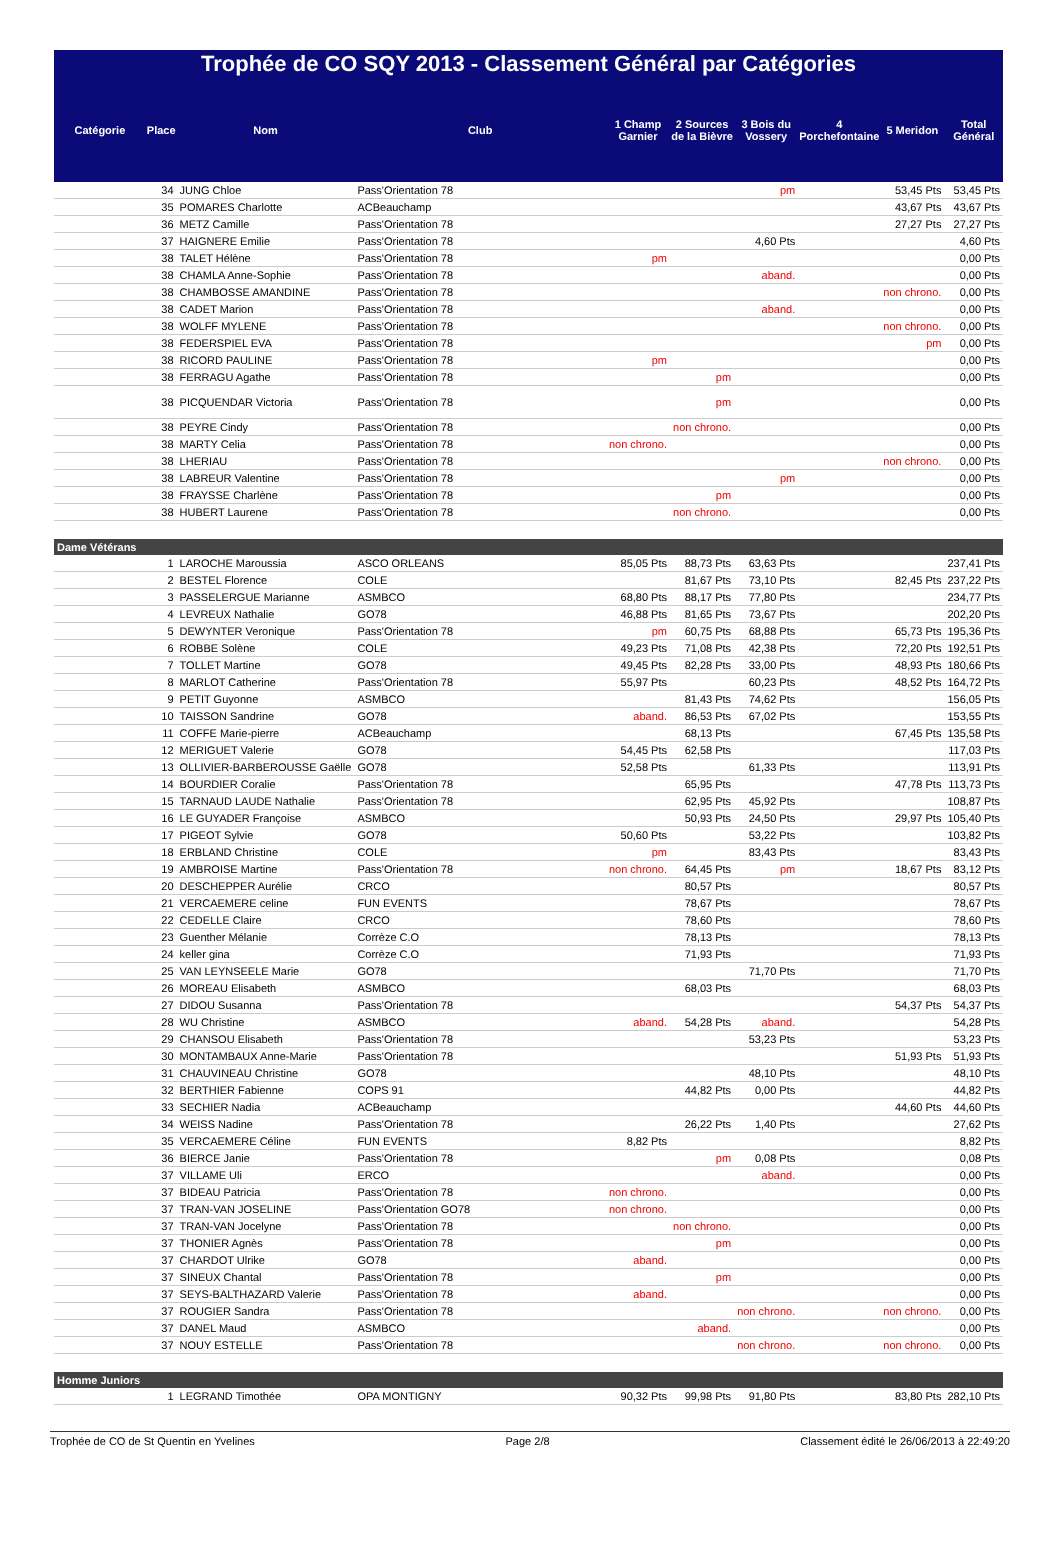Trophée de CO SQY 2013 - Classement Général par Catégories
| Catégorie | Place | Nom | Club | 1 Champ Garnier | 2 Sources de la Bièvre | 3 Bois du Vossery | 4 Porchefontaine | 5 Meridon | Total Général |
| --- | --- | --- | --- | --- | --- | --- | --- | --- | --- |
| | 34 | JUNG Chloe | Pass'Orientation 78 | | | pm | | 53,45 Pts | 53,45 Pts |
| | 35 | POMARES Charlotte | ACBeauchamp | | | | | 43,67 Pts | 43,67 Pts |
| | 36 | METZ Camille | Pass'Orientation 78 | | | | | 27,27 Pts | 27,27 Pts |
| | 37 | HAIGNERE Emilie | Pass'Orientation 78 | | | 4,60 Pts | | | 4,60 Pts |
| | 38 | TALET Hélène | Pass'Orientation 78 | pm | | | | | 0,00 Pts |
| | 38 | CHAMLA Anne-Sophie | Pass'Orientation 78 | | | aband. | | | 0,00 Pts |
| | 38 | CHAMBOSSE AMANDINE | Pass'Orientation 78 | | | | | non chrono. | 0,00 Pts |
| | 38 | CADET Marion | Pass'Orientation 78 | | | aband. | | | 0,00 Pts |
| | 38 | WOLFF MYLENE | Pass'Orientation 78 | | | | | non chrono. | 0,00 Pts |
| | 38 | FEDERSPIEL EVA | Pass'Orientation 78 | | | | | pm | 0,00 Pts |
| | 38 | RICORD PAULINE | Pass'Orientation 78 | pm | | | | | 0,00 Pts |
| | 38 | FERRAGU Agathe | Pass'Orientation 78 | | pm | | | | 0,00 Pts |
| | 38 | PICQUENDAR Victoria | Pass'Orientation 78 | | pm | | | | 0,00 Pts |
| | 38 | PEYRE Cindy | Pass'Orientation 78 | | non chrono. | | | | 0,00 Pts |
| | 38 | MARTY Celia | Pass'Orientation 78 | non chrono. | | | | | 0,00 Pts |
| | 38 | LHERIAU | Pass'Orientation 78 | | | | | non chrono. | 0,00 Pts |
| | 38 | LABREUR Valentine | Pass'Orientation 78 | | | pm | | | 0,00 Pts |
| | 38 | FRAYSSE Charlène | Pass'Orientation 78 | | pm | | | | 0,00 Pts |
| | 38 | HUBERT Laurene | Pass'Orientation 78 | | non chrono. | | | | 0,00 Pts |
| Dame Vétérans | | | | | | | | | |
| | 1 | LAROCHE Maroussia | ASCO ORLEANS | 85,05 Pts | 88,73 Pts | 63,63 Pts | | | 237,41 Pts |
| | 2 | BESTEL Florence | COLE | | 81,67 Pts | 73,10 Pts | | 82,45 Pts | 237,22 Pts |
| | 3 | PASSELERGUE Marianne | ASMBCO | 68,80 Pts | 88,17 Pts | 77,80 Pts | | | 234,77 Pts |
| | 4 | LEVREUX Nathalie | GO78 | 46,88 Pts | 81,65 Pts | 73,67 Pts | | | 202,20 Pts |
| | 5 | DEWYNTER Veronique | Pass'Orientation 78 | pm | 60,75 Pts | 68,88 Pts | | 65,73 Pts | 195,36 Pts |
| | 6 | ROBBE Solène | COLE | 49,23 Pts | 71,08 Pts | 42,38 Pts | | 72,20 Pts | 192,51 Pts |
| | 7 | TOLLET Martine | GO78 | 49,45 Pts | 82,28 Pts | 33,00 Pts | | 48,93 Pts | 180,66 Pts |
| | 8 | MARLOT Catherine | Pass'Orientation 78 | 55,97 Pts | | 60,23 Pts | | 48,52 Pts | 164,72 Pts |
| | 9 | PETIT Guyonne | ASMBCO | | 81,43 Pts | 74,62 Pts | | | 156,05 Pts |
| | 10 | TAISSON Sandrine | GO78 | aband. | 86,53 Pts | 67,02 Pts | | | 153,55 Pts |
| | 11 | COFFE Marie-pierre | ACBeauchamp | | 68,13 Pts | | | 67,45 Pts | 135,58 Pts |
| | 12 | MERIGUET Valerie | GO78 | 54,45 Pts | 62,58 Pts | | | | 117,03 Pts |
| | 13 | OLLIVIER-BARBEROUSSE Gaëlle | GO78 | 52,58 Pts | | 61,33 Pts | | | 113,91 Pts |
| | 14 | BOURDIER Coralie | Pass'Orientation 78 | | 65,95 Pts | | | 47,78 Pts | 113,73 Pts |
| | 15 | TARNAUD LAUDE Nathalie | Pass'Orientation 78 | | 62,95 Pts | 45,92 Pts | | | 108,87 Pts |
| | 16 | LE GUYADER Françoise | ASMBCO | | 50,93 Pts | 24,50 Pts | | 29,97 Pts | 105,40 Pts |
| | 17 | PIGEOT Sylvie | GO78 | 50,60 Pts | | 53,22 Pts | | | 103,82 Pts |
| | 18 | ERBLAND Christine | COLE | pm | | 83,43 Pts | | | 83,43 Pts |
| | 19 | AMBROISE Martine | Pass'Orientation 78 | non chrono. | 64,45 Pts | pm | | 18,67 Pts | 83,12 Pts |
| | 20 | DESCHEPPER Aurélie | CRCO | | 80,57 Pts | | | | 80,57 Pts |
| | 21 | VERCAEMERE celine | FUN EVENTS | | 78,67 Pts | | | | 78,67 Pts |
| | 22 | CEDELLE Claire | CRCO | | 78,60 Pts | | | | 78,60 Pts |
| | 23 | Guenther Mélanie | Corrèze C.O | | 78,13 Pts | | | | 78,13 Pts |
| | 24 | keller gina | Corrèze C.O | | 71,93 Pts | | | | 71,93 Pts |
| | 25 | VAN LEYNSEELE Marie | GO78 | | | 71,70 Pts | | | 71,70 Pts |
| | 26 | MOREAU Elisabeth | ASMBCO | | 68,03 Pts | | | | 68,03 Pts |
| | 27 | DIDOU Susanna | Pass'Orientation 78 | | | | | 54,37 Pts | 54,37 Pts |
| | 28 | WU Christine | ASMBCO | aband. | 54,28 Pts | aband. | | | 54,28 Pts |
| | 29 | CHANSOU Elisabeth | Pass'Orientation 78 | | | 53,23 Pts | | | 53,23 Pts |
| | 30 | MONTAMBAUX Anne-Marie | Pass'Orientation 78 | | | | | 51,93 Pts | 51,93 Pts |
| | 31 | CHAUVINEAU Christine | GO78 | | | 48,10 Pts | | | 48,10 Pts |
| | 32 | BERTHIER Fabienne | COPS 91 | | 44,82 Pts | 0,00 Pts | | | 44,82 Pts |
| | 33 | SECHIER Nadia | ACBeauchamp | | | | | 44,60 Pts | 44,60 Pts |
| | 34 | WEISS Nadine | Pass'Orientation 78 | | 26,22 Pts | 1,40 Pts | | | 27,62 Pts |
| | 35 | VERCAEMERE Céline | FUN EVENTS | 8,82 Pts | | | | | 8,82 Pts |
| | 36 | BIERCE Janie | Pass'Orientation 78 | | pm | 0,08 Pts | | | 0,08 Pts |
| | 37 | VILLAME Uli | ERCO | | | aband. | | | 0,00 Pts |
| | 37 | BIDEAU Patricia | Pass'Orientation 78 | non chrono. | | | | | 0,00 Pts |
| | 37 | TRAN-VAN JOSELINE | Pass'Orientation GO78 | non chrono. | | | | | 0,00 Pts |
| | 37 | TRAN-VAN Jocelyne | Pass'Orientation 78 | | non chrono. | | | | 0,00 Pts |
| | 37 | THONIER Agnès | Pass'Orientation 78 | | pm | | | | 0,00 Pts |
| | 37 | CHARDOT Ulrike | GO78 | aband. | | | | | 0,00 Pts |
| | 37 | SINEUX Chantal | Pass'Orientation 78 | | pm | | | | 0,00 Pts |
| | 37 | SEYS-BALTHAZARD Valerie | Pass'Orientation 78 | aband. | | | | | 0,00 Pts |
| | 37 | ROUGIER Sandra | Pass'Orientation 78 | | | non chrono. | | non chrono. | 0,00 Pts |
| | 37 | DANEL Maud | ASMBCO | | aband. | | | | 0,00 Pts |
| | 37 | NOUY ESTELLE | Pass'Orientation 78 | | | non chrono. | | non chrono. | 0,00 Pts |
| Homme Juniors | | | | | | | | | |
| | 1 | LEGRAND Timothée | OPA MONTIGNY | 90,32 Pts | 99,98 Pts | 91,80 Pts | | 83,80 Pts | 282,10 Pts |
Trophée de CO de St Quentin en Yvelines Page 2/8 Classement édité le 26/06/2013 à 22:49:20